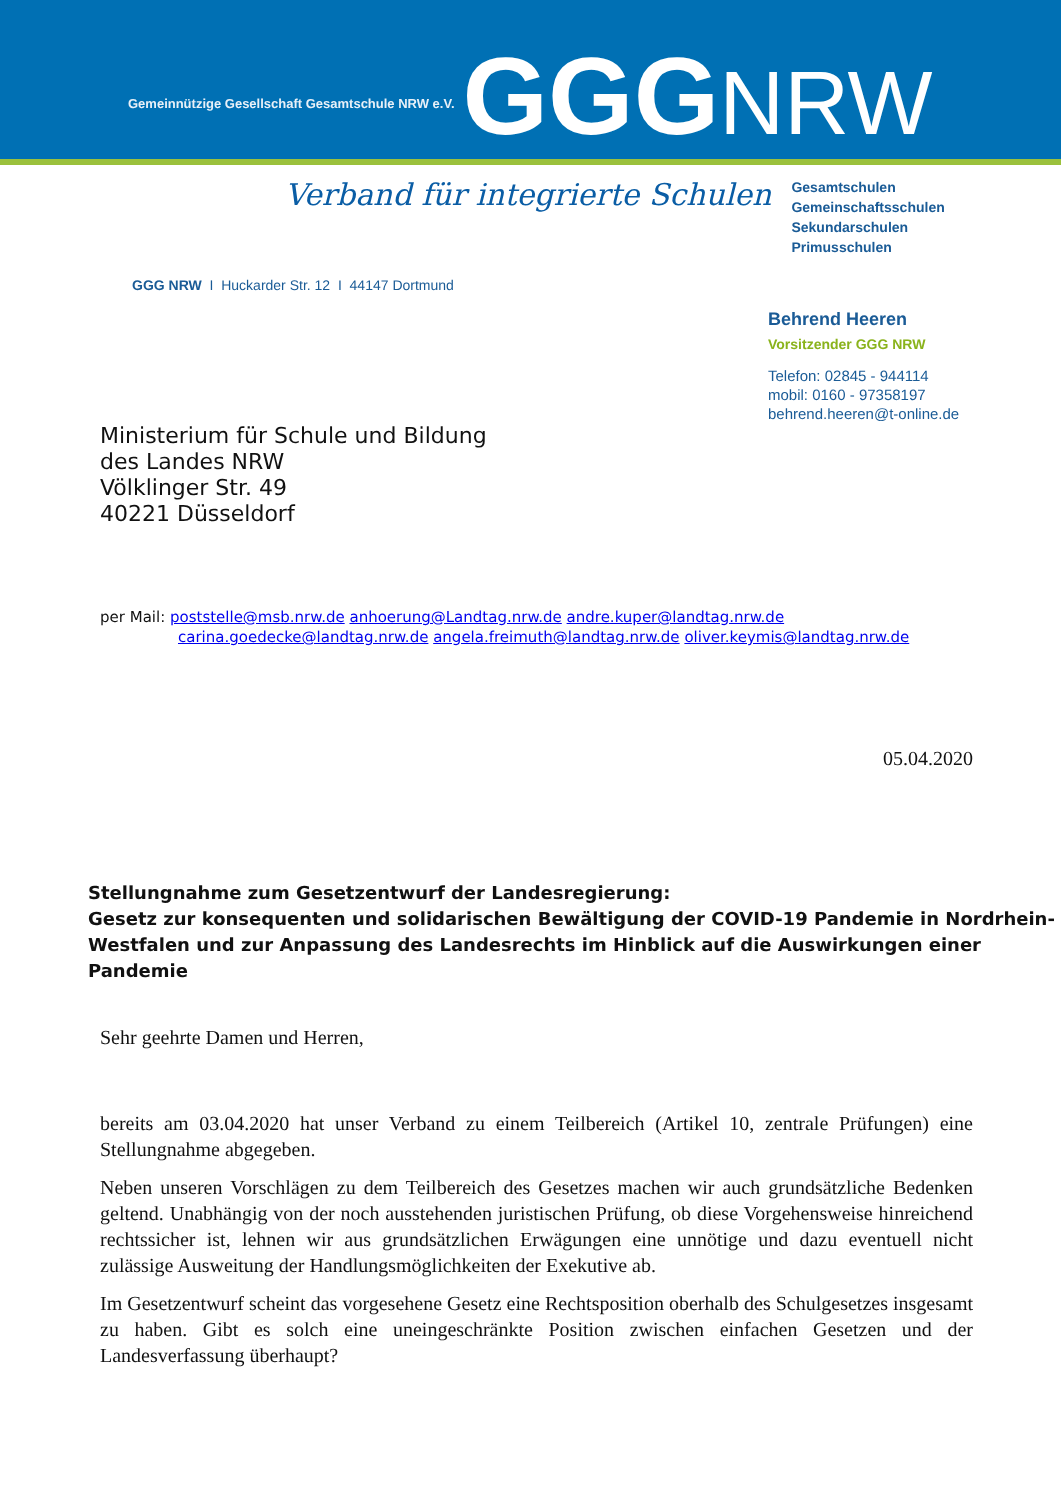Gemeinnützige Gesellschaft Gesamtschule NRW e.V.
GGGNRW
Verband für integrierte Schulen
Gesamtschulen
Gemeinschaftsschulen
Sekundarschulen
Primusschulen
GGG NRW I Huckarder Str. 12 I 44147 Dortmund
Behrend Heeren
Vorsitzender GGG NRW
Telefon: 02845 - 944114
mobil: 0160 - 97358197
behrend.heeren@t-online.de
Ministerium für Schule und Bildung
des Landes NRW
Völklinger Str. 49
40221 Düsseldorf
per Mail: poststelle@msb.nrw.de anhoerung@Landtag.nrw.de andre.kuper@landtag.nrw.de
carina.goedecke@landtag.nrw.de angela.freimuth@landtag.nrw.de oliver.keymis@landtag.nrw.de
05.04.2020
Stellungnahme zum Gesetzentwurf der Landesregierung:
Gesetz zur konsequenten und solidarischen Bewältigung der COVID-19 Pandemie in Nordrhein-Westfalen und zur Anpassung des Landesrechts im Hinblick auf die Auswirkungen einer Pandemie
Sehr geehrte Damen und Herren,
bereits am 03.04.2020 hat unser Verband zu einem Teilbereich (Artikel 10, zentrale Prüfungen) eine Stellungnahme abgegeben.
Neben unseren Vorschlägen zu dem Teilbereich des Gesetzes machen wir auch grundsätzliche Bedenken geltend. Unabhängig von der noch ausstehenden juristischen Prüfung, ob diese Vorgehensweise hinreichend rechtssicher ist, lehnen wir aus grundsätzlichen Erwägungen eine unnötige und dazu eventuell nicht zulässige Ausweitung der Handlungsmöglichkeiten der Exekutive ab.
Im Gesetzentwurf scheint das vorgesehene Gesetz eine Rechtsposition oberhalb des Schulgesetzes insgesamt zu haben. Gibt es solch eine uneingeschränkte Position zwischen einfachen Gesetzen und der Landesverfassung überhaupt?